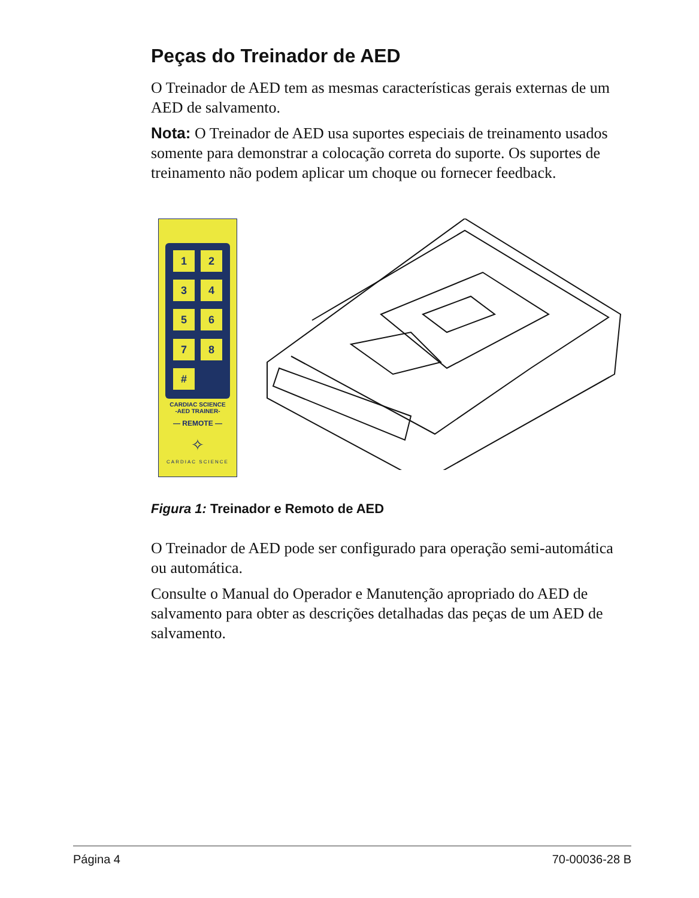Peças do Treinador de AED
O Treinador de AED tem as mesmas características gerais externas de um AED de salvamento.
Nota: O Treinador de AED usa suportes especiais de treinamento usados somente para demonstrar a colocação correta do suporte. Os suportes de treinamento não podem aplicar um choque ou fornecer feedback.
1
2
3
4
5
6
7
8
#
CARDIAC SCIENCE
-AED TRAINER-
— REMOTE —
✧
CARDIAC SCIENCE
Figura 1: Treinador e Remoto de AED
O Treinador de AED pode ser configurado para operação semi-automática ou automática.
Consulte o Manual do Operador e Manutenção apropriado do AED de salvamento para obter as descrições detalhadas das peças de um AED de salvamento.
Página 4 70-00036-28 B